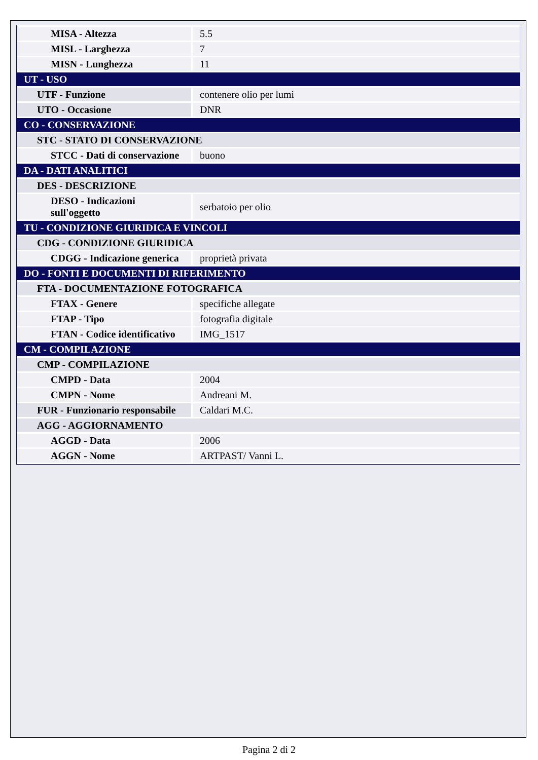| MISA - Altezza | 5.5 |
| MISL - Larghezza | 7 |
| MISN - Lunghezza | 11 |
| UT - USO | |
| UTF - Funzione | contenere olio per lumi |
| UTO - Occasione | DNR |
| CO - CONSERVAZIONE | |
| STC - STATO DI CONSERVAZIONE | |
| STCC - Dati di conservazione | buono |
| DA - DATI ANALITICI | |
| DES - DESCRIZIONE | |
| DESO - Indicazioni sull'oggetto | serbatoio per olio |
| TU - CONDIZIONE GIURIDICA E VINCOLI | |
| CDG - CONDIZIONE GIURIDICA | |
| CDGG - Indicazione generica | proprietà privata |
| DO - FONTI E DOCUMENTI DI RIFERIMENTO | |
| FTA - DOCUMENTAZIONE FOTOGRAFICA | |
| FTAX - Genere | specifiche allegate |
| FTAP - Tipo | fotografia digitale |
| FTAN - Codice identificativo | IMG_1517 |
| CM - COMPILAZIONE | |
| CMP - COMPILAZIONE | |
| CMPD - Data | 2004 |
| CMPN - Nome | Andreani M. |
| FUR - Funzionario responsabile | Caldari M.C. |
| AGG - AGGIORNAMENTO | |
| AGGD - Data | 2006 |
| AGGN - Nome | ARTPAST/ Vanni L. |
Pagina 2 di 2